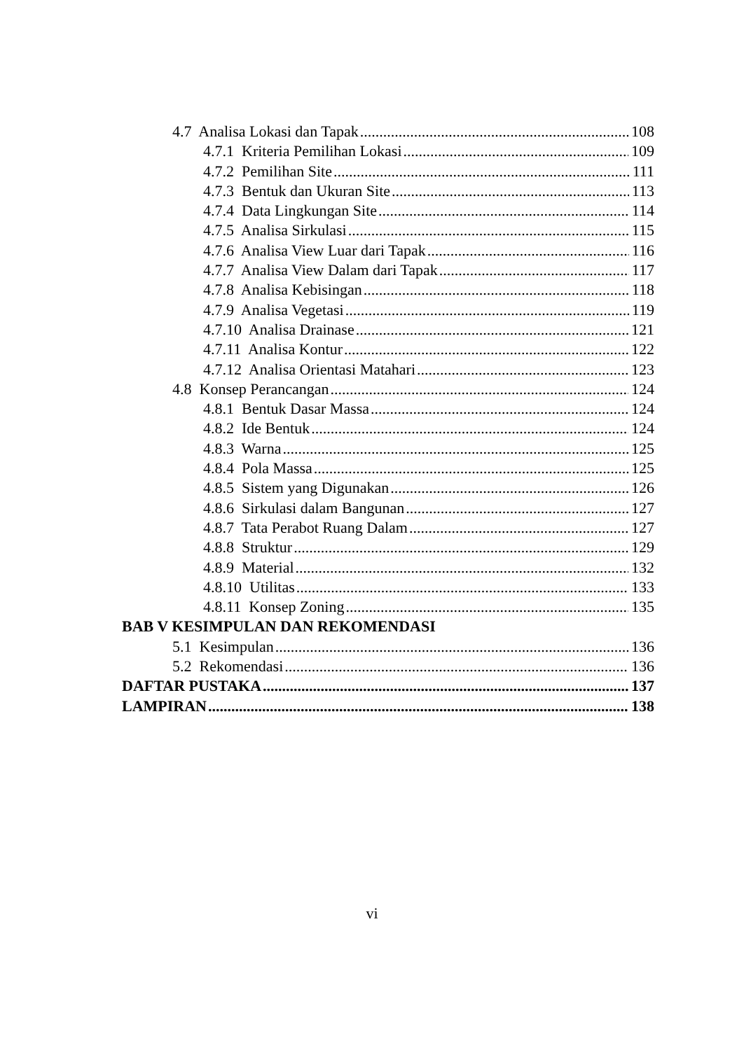4.7 Analisa Lokasi dan Tapak 108
4.7.1 Kriteria Pemilihan Lokasi 109
4.7.2 Pemilihan Site 111
4.7.3 Bentuk dan Ukuran Site 113
4.7.4 Data Lingkungan Site 114
4.7.5 Analisa Sirkulasi 115
4.7.6 Analisa View Luar dari Tapak 116
4.7.7 Analisa View Dalam dari Tapak 117
4.7.8 Analisa Kebisingan 118
4.7.9 Analisa Vegetasi 119
4.7.10 Analisa Drainase 121
4.7.11 Analisa Kontur 122
4.7.12 Analisa Orientasi Matahari 123
4.8 Konsep Perancangan 124
4.8.1 Bentuk Dasar Massa 124
4.8.2 Ide Bentuk 124
4.8.3 Warna 125
4.8.4 Pola Massa 125
4.8.5 Sistem yang Digunakan 126
4.8.6 Sirkulasi dalam Bangunan 127
4.8.7 Tata Perabot Ruang Dalam 127
4.8.8 Struktur 129
4.8.9 Material 132
4.8.10 Utilitas 133
4.8.11 Konsep Zoning 135
BAB V KESIMPULAN DAN REKOMENDASI
5.1 Kesimpulan 136
5.2 Rekomendasi 136
DAFTAR PUSTAKA 137
LAMPIRAN 138
vi